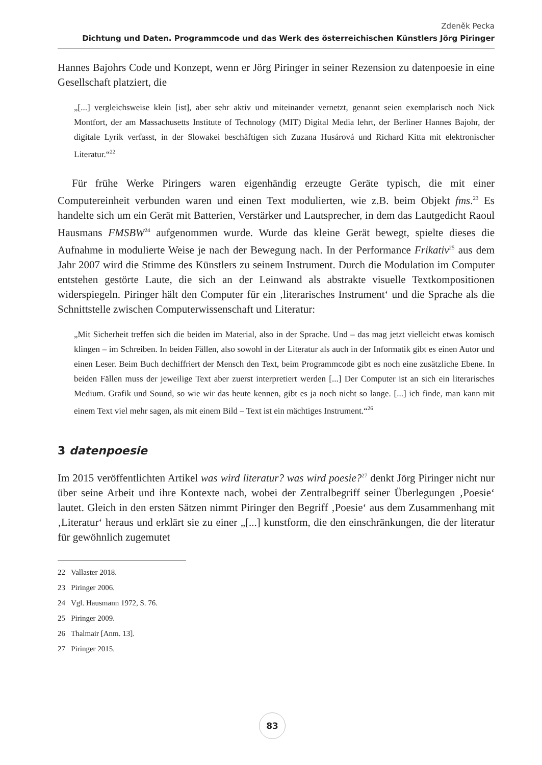Zdeněk Pecka
Dichtung und Daten. Programmcode und das Werk des österreichischen Künstlers Jörg Piringer
Hannes Bajohrs Code und Konzept, wenn er Jörg Piringer in seiner Rezension zu datenpoesie in eine Gesellschaft platziert, die
„[...] vergleichsweise klein [ist], aber sehr aktiv und miteinander vernetzt, genannt seien exemplarisch noch Nick Montfort, der am Massachusetts Institute of Technology (MIT) Digital Media lehrt, der Berliner Hannes Bajohr, der digitale Lyrik verfasst, in der Slowakei beschäftigen sich Zuzana Husárová und Richard Kitta mit elektronischer Literatur.“<sup>22</sup>
Für frühe Werke Piringers waren eigenhändig erzeugte Geräte typisch, die mit einer Computereinheit verbunden waren und einen Text modulierten, wie z.B. beim Objekt fms.<sup>23</sup> Es handelte sich um ein Gerät mit Batterien, Verstärker und Lautsprecher, in dem das Lautgedicht Raoul Hausmans FMSBW<sup>24</sup> aufgenommen wurde. Wurde das kleine Gerät bewegt, spielte dieses die Aufnahme in modulierte Weise je nach der Bewegung nach. In der Performance Frikativ<sup>25</sup> aus dem Jahr 2007 wird die Stimme des Künstlers zu seinem Instrument. Durch die Modulation im Computer entstehen gestörte Laute, die sich an der Leinwand als abstrakte visuelle Textkompositionen widerspiegeln. Piringer hält den Computer für ein ‚literarisches Instrument‘ und die Sprache als die Schnittstelle zwischen Computerwissenschaft und Literatur:
„Mit Sicherheit treffen sich die beiden im Material, also in der Sprache. Und – das mag jetzt vielleicht etwas komisch klingen – im Schreiben. In beiden Fällen, also sowohl in der Literatur als auch in der Informatik gibt es einen Autor und einen Leser. Beim Buch dechiffriert der Mensch den Text, beim Programmcode gibt es noch eine zusätzliche Ebene. In beiden Fällen muss der jeweilige Text aber zuerst interpretiert werden [...] Der Computer ist an sich ein literarisches Medium. Grafik und Sound, so wie wir das heute kennen, gibt es ja noch nicht so lange. [...] ich finde, man kann mit einem Text viel mehr sagen, als mit einem Bild – Text ist ein mächtiges Instrument.“<sup>26</sup>
3 datenpoesie
Im 2015 veröffentlichten Artikel was wird literatur? was wird poesie?<sup>27</sup> denkt Jörg Piringer nicht nur über seine Arbeit und ihre Kontexte nach, wobei der Zentralbegriff seiner Überlegungen ‚Poesie‘ lautet. Gleich in den ersten Sätzen nimmt Piringer den Begriff ‚Poesie‘ aus dem Zusammenhang mit ‚Literatur‘ heraus und erklärt sie zu einer „[...] kunstform, die den einschränkungen, die der literatur für gewöhnlich zugemutet
22 Vallaster 2018.
23 Piringer 2006.
24 Vgl. Hausmann 1972, S. 76.
25 Piringer 2009.
26 Thalmair [Anm. 13].
27 Piringer 2015.
83